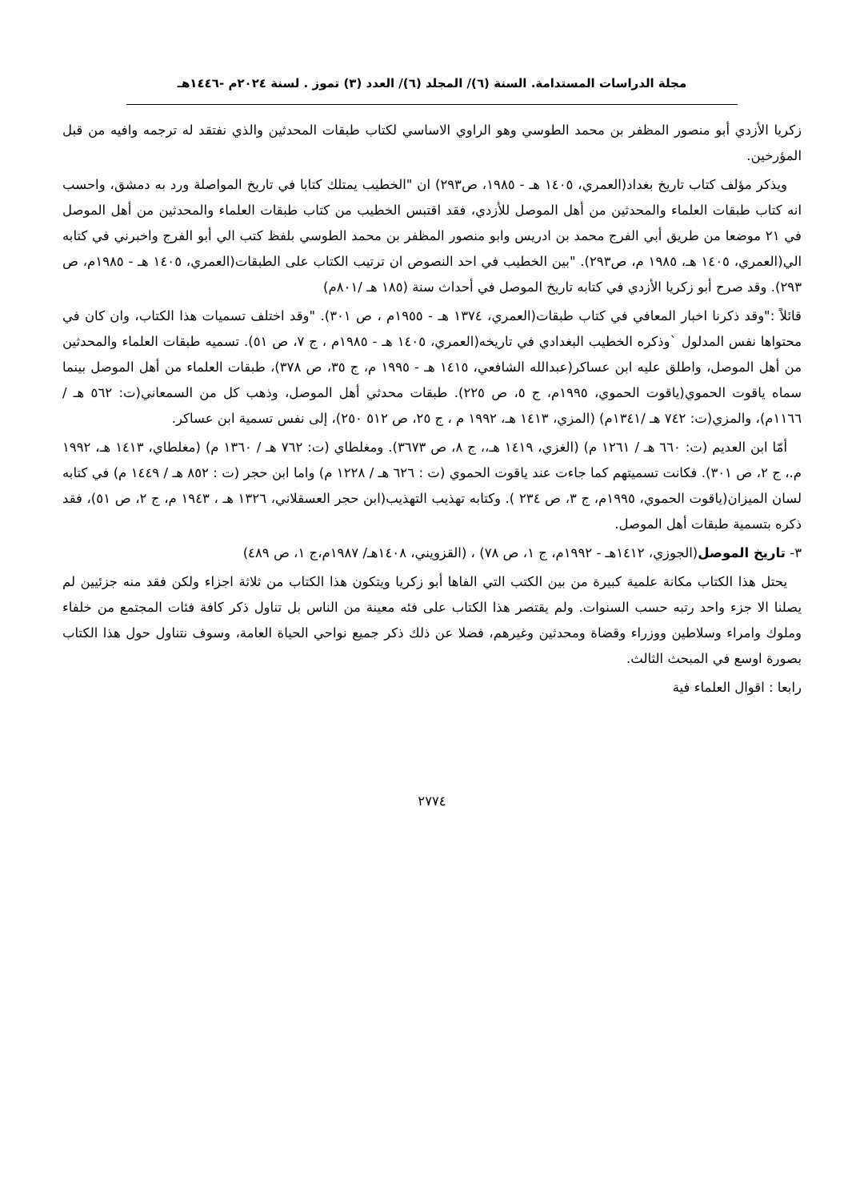مجلة الدراسات المستدامة. السنة (٦)/ المجلد (٦)/ العدد (٣) تموز . لسنة ٢٠٢٤م -١٤٤٦هـ
زكريا الأزدي أبو منصور المظفر بن محمد الطوسي وهو الراوي الاساسي لكتاب طبقات المحدثين والذي نفتقد له ترجمه وافيه من قبل المؤرخين.
ويذكر مؤلف كتاب تاريخ بغداد(العمري، ١٤٠٥ هـ - ١٩٨٥، ص٢٩٣) ان "الخطيب يمتلك كتابا في تاريخ المواصلة ورد به دمشق، واحسب انه كتاب طبقات العلماء والمحدثين من أهل الموصل للأزدي، فقد اقتبس الخطيب من كتاب طبقات العلماء والمحدثين من أهل الموصل في ٢١ موضعا من طريق أبي الفرج محمد بن ادريس وابو منصور المظفر بن محمد الطوسي بلفظ كتب الي أبو الفرج واخبرني في كتابه الي(العمري، ١٤٠٥ هـ، ١٩٨٥ م، ص٢٩٣). "بين الخطيب في احد النصوص ان ترتيب الكتاب على الطبقات(العمري، ١٤٠٥ هـ - ١٩٨٥م، ص ٢٩٣). وقد صرح أبو زكريا الأزدي في كتابه تاريخ الموصل في أحداث سنة (١٨٥ هـ /٨٠١م)
قائلاً :"وقد ذكرنا اخبار المعافي في كتاب طبقات(العمري، ١٣٧٤ هـ - ١٩٥٥م ، ص ٣٠١). "وقد اختلف تسميات هذا الكتاب، وان كان في محتواها نفس المدلول `وذكره الخطيب البغدادي في تاريخه(العمري، ١٤٠٥ هـ - ١٩٨٥م ، ج ٧، ص ٥١). تسميه طبقات العلماء والمحدثين من أهل الموصل، واطلق عليه ابن عساكر(عبدالله الشافعي، ١٤١٥ هـ - ١٩٩٥ م، ج ٣٥، ص ٣٧٨)، طبقات العلماء من أهل الموصل بينما سماه ياقوت الحموي(ياقوت الحموي، ١٩٩٥م، ج ٥، ص ٢٢٥). طبقات محدثي أهل الموصل، وذهب كل من السمعاني(ت: ٥٦٢ هـ / ١١٦٦م)، والمزي(ت: ٧٤٢ هـ /١٣٤١م) (المزي، ١٤١٣ هـ، ١٩٩٢ م ، ج ٢٥، ص ٥١٢ ٢٥٠)، إلى نفس تسمية ابن عساكر.
أمّا ابن العديم (ت: ٦٦٠ هـ / ١٢٦١ م) (الغزي، ١٤١٩ هـ،، ج ٨، ص ٣٦٧٣). ومغلطاي (ت: ٧٦٢ هـ / ١٣٦٠ م) (مغلطاي، ١٤١٣ هـ، ١٩٩٢ م.، ج ٢، ص ٣٠١). فكانت تسميتهم كما جاءت عند ياقوت الحموي (ت : ٦٢٦ هـ / ١٢٢٨ م) واما ابن حجر (ت : ٨٥٢ هـ / ١٤٤٩ م) في كتابه لسان الميزان(ياقوت الحموي، ١٩٩٥م، ج ٣، ص ٢٣٤ ). وكتابه تهذيب التهذيب(ابن حجر العسقلاني، ١٣٢٦ هـ ، ١٩٤٣ م، ج ٢، ص ٥١)، فقد ذكره بتسمية طبقات أهل الموصل.
٣- تاريخ الموصل(الجوزي، ١٤١٢هـ - ١٩٩٢م، ج ١، ص ٧٨) ، (القزويني، ١٤٠٨هـ/ ١٩٨٧م،ج ١، ص ٤٨٩)
يحتل هذا الكتاب مكانة علمية كبيرة من بين الكتب التي الفاها أبو زكريا ويتكون هذا الكتاب من ثلاثة اجزاء ولكن فقد منه جزئيين لم يصلنا الا جزء واحد رتبه حسب السنوات. ولم يقتصر هذا الكتاب على فئه معينة من الناس بل تناول ذكر كافة فئات المجتمع من خلفاء وملوك وامراء وسلاطين ووزراء وقضاة ومحدثين وغيرهم، فضلا عن ذلك ذكر جميع نواحي الحياة العامة، وسوف نتناول حول هذا الكتاب بصورة اوسع في المبحث الثالث.
رابعا : اقوال العلماء فية
٢٧٧٤